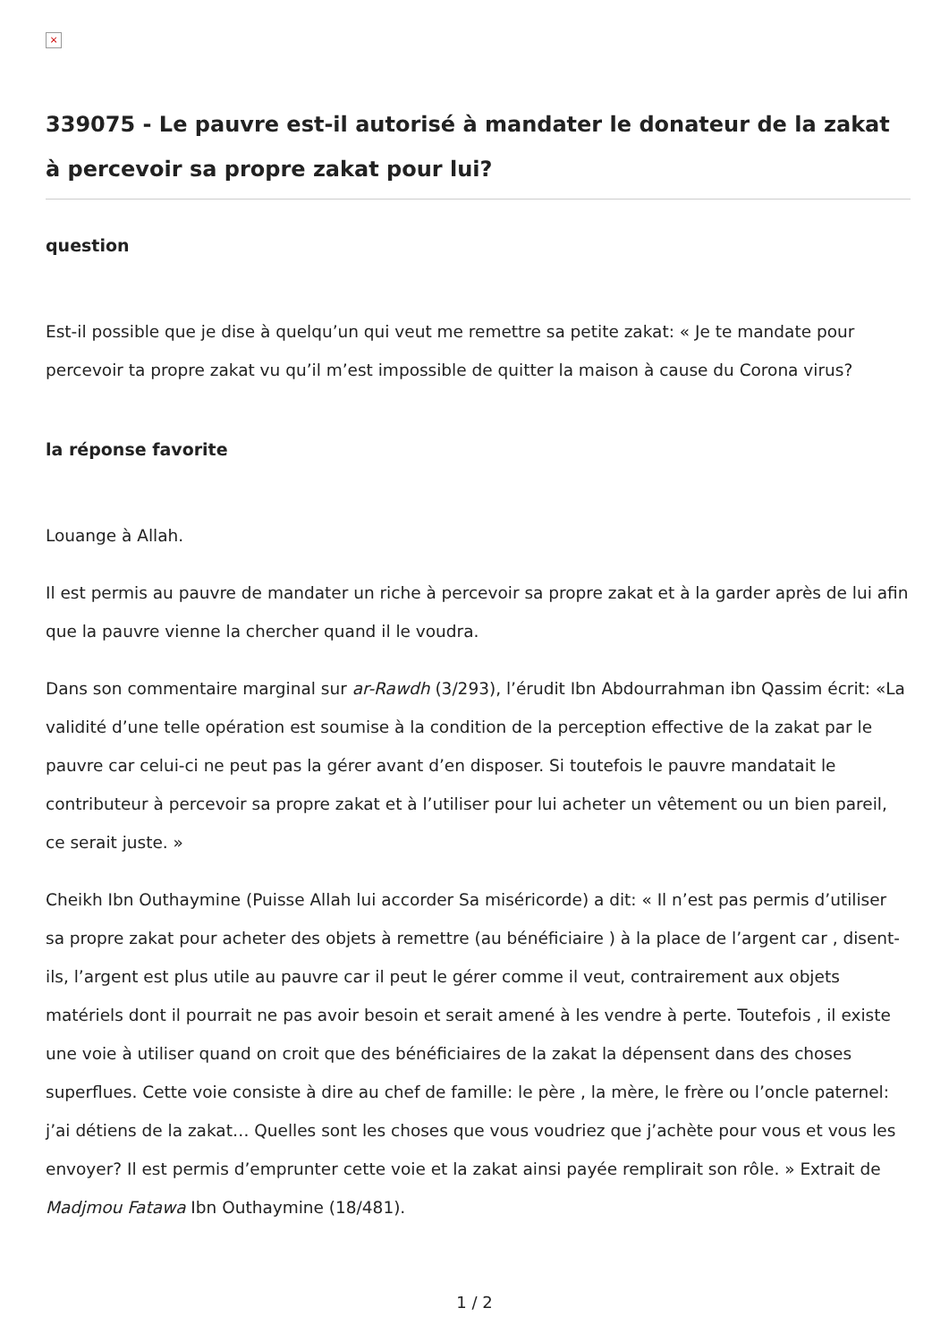×
339075 - Le pauvre est-il autorisé à mandater le donateur de la zakat à percevoir sa propre zakat pour lui?
question
Est-il possible que je dise à quelqu’un qui veut me remettre sa petite zakat: « Je te mandate pour percevoir ta propre zakat vu qu’il m’est impossible de quitter la maison à cause du Corona virus?
la réponse favorite
Louange à Allah.
Il est permis au pauvre de mandater un riche à percevoir sa propre zakat et à la garder après de lui afin que la pauvre vienne la chercher quand il le voudra.
Dans son commentaire marginal sur ar-Rawdh (3/293), l’érudit Ibn Abdourrahman ibn Qassim écrit: «La validité d’une telle opération est soumise à la condition de la perception effective de la zakat par le pauvre car celui-ci ne peut pas la gérer avant d’en disposer. Si toutefois le pauvre mandatait le contributeur à percevoir sa propre zakat et à l’utiliser pour lui acheter un vêtement ou un bien pareil, ce serait juste. »
Cheikh Ibn Outhaymine (Puisse Allah lui accorder Sa miséricorde) a dit: « Il n’est pas permis d’utiliser sa propre zakat pour acheter des objets à remettre (au bénéficiaire ) à la place de l’argent car , disent-ils, l’argent est plus utile au pauvre car il peut le gérer comme il veut, contrairement aux objets matériels dont il pourrait ne pas avoir besoin et serait amené à les vendre à perte. Toutefois , il existe une voie à utiliser quand on croit que des bénéficiaires de la zakat la dépensent dans des choses superflues. Cette voie consiste à dire au chef de famille: le père , la mère, le frère ou l’oncle paternel: j’ai détiens de la zakat… Quelles sont les choses que vous voudriez que j’achète pour vous et vous les envoyer? Il est permis d’emprunter cette voie et la zakat ainsi payée remplirait son rôle. » Extrait de Madjmou Fatawa Ibn Outhaymine (18/481).
1 / 2